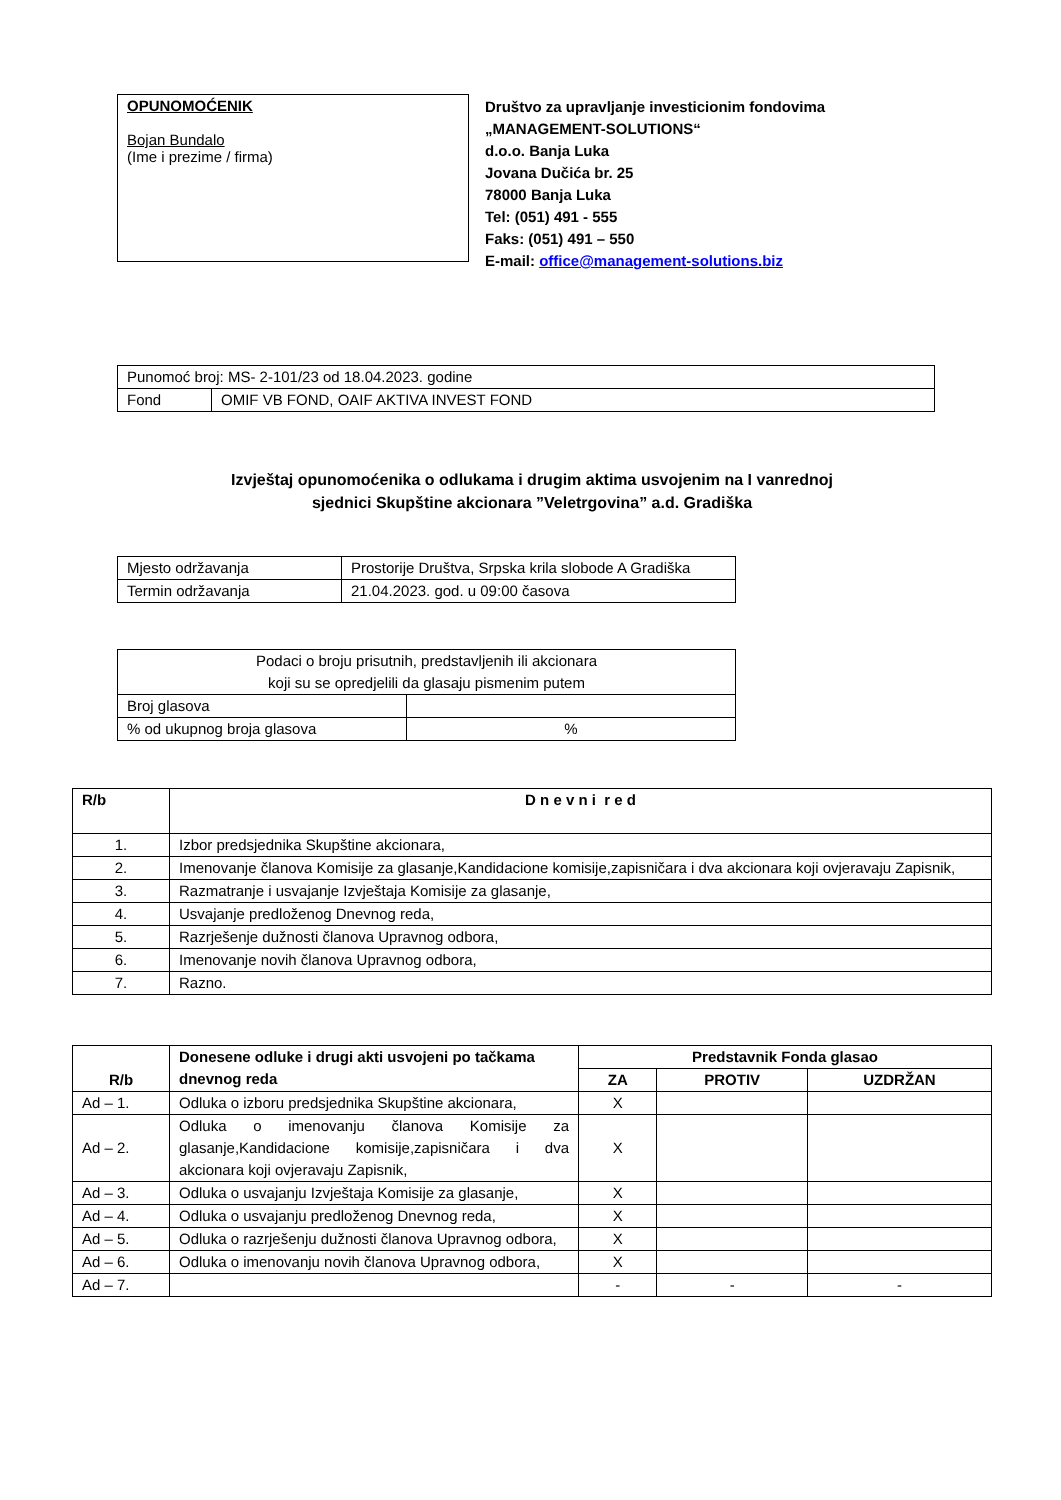OPUNOMOĆENIK
Bojan Bundalo
(Ime i prezime / firma)
Društvo za upravljanje investicionim fondovima
„MANAGEMENT-SOLUTIONS“
d.o.o. Banja Luka
Jovana Dučića br. 25
78000 Banja Luka
Tel: (051) 491 - 555
Faks: (051) 491 – 550
E-mail: office@management-solutions.biz
| Punomoć broj: MS- 2-101/23 od 18.04.2023. godine | |
| Fond | OMIF VB FOND, OAIF AKTIVA INVEST FOND |
Izvještaj opunomoćenika o odlukama i drugim aktima usvojenim na I vanrednoj
sjednici Skupštine akcionara ”Veletrgovina” a.d. Gradiška
| Mjesto održavanja | Prostorije Društva, Srpska krila slobode A Gradiška |
| Termin održavanja | 21.04.2023. god. u 09:00 časova |
| Podaci o broju prisutnih, predstavljenih ili akcionara koji su se opredjelili da glasaju pismenim putem | |
| Broj glasova | |
| % od ukupnog broja glasova | % |
| R/b | D n e v n i r e d |
| --- | --- |
| 1. | Izbor predsjednika Skupštine akcionara, |
| 2. | Imenovanje članova Komisije za glasanje,Kandidacione komisije,zapisničara i dva akcionara koji ovjeravaju Zapisnik, |
| 3. | Razmatranje i usvajanje Izvještaja Komisije za glasanje, |
| 4. | Usvajanje predloženog Dnevnog reda, |
| 5. | Razrješenje dužnosti članova Upravnog odbora, |
| 6. | Imenovanje novih članova Upravnog odbora, |
| 7. | Razno. |
| R/b | Donesene odluke i drugi akti usvojeni po tačkama dnevnog reda | Predstavnik Fonda glasao | | |
| --- | --- | --- | --- | --- |
| | | ZA | PROTIV | UZDRŽAN |
| Ad – 1. | Odluka o izboru predsjednika Skupštine akcionara, | X | | |
| Ad – 2. | Odluka o imenovanju članova Komisije za glasanje,Kandidacione komisije,zapisničara i dva akcionara koji ovjeravaju Zapisnik, | X | | |
| Ad – 3. | Odluka o usvajanju Izvještaja Komisije za glasanje, | X | | |
| Ad – 4. | Odluka o usvajanju predloženog Dnevnog reda, | X | | |
| Ad – 5. | Odluka o razrješenju dužnosti članova Upravnog odbora, | X | | |
| Ad – 6. | Odluka o imenovanju novih članova Upravnog odbora, | X | | |
| Ad – 7. | | - | - | - |